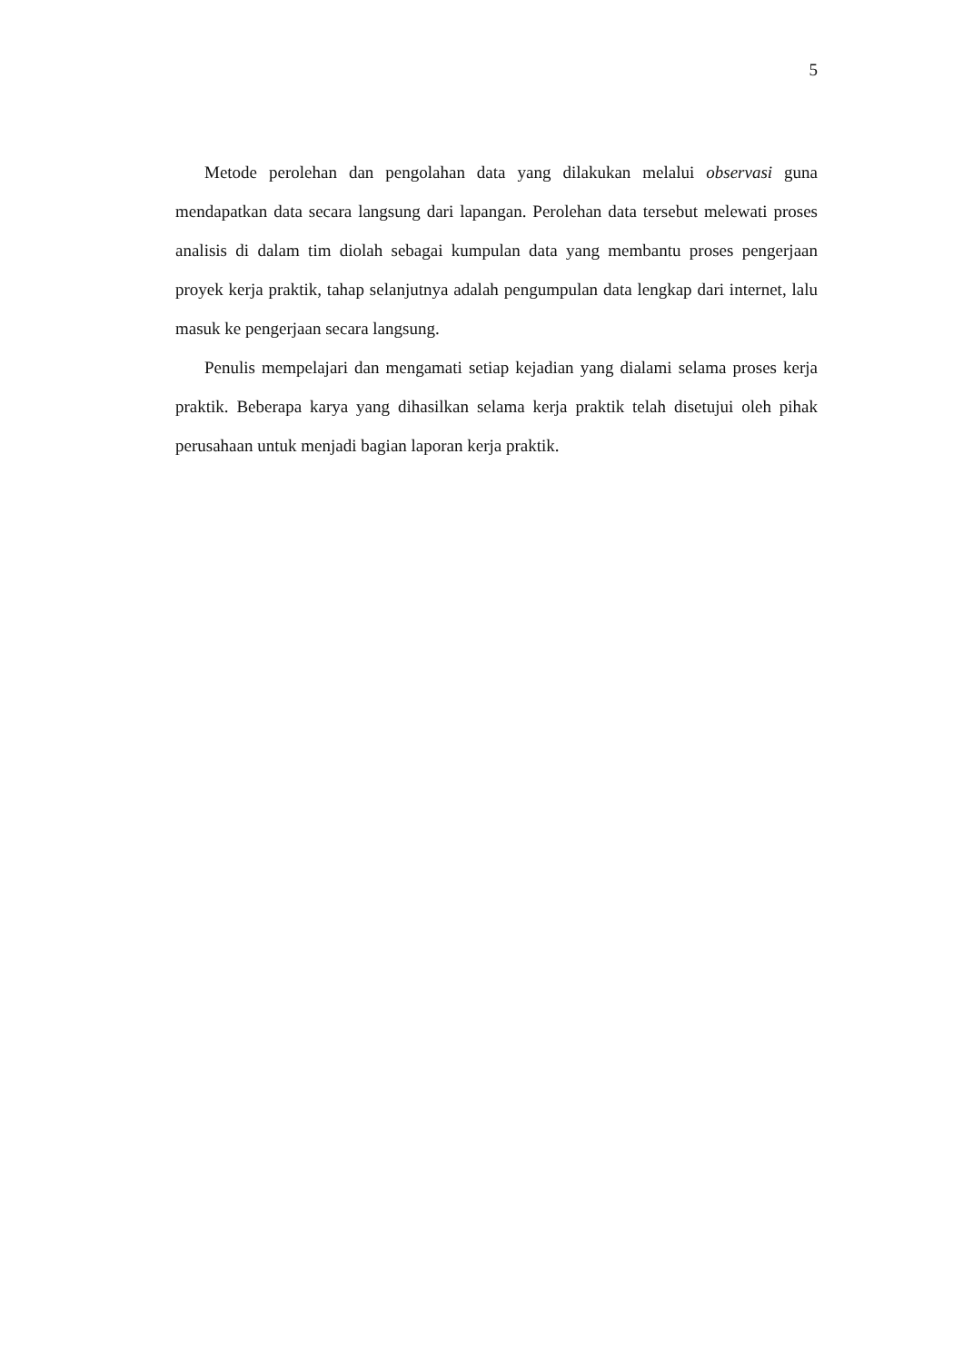5
Metode perolehan dan pengolahan data yang dilakukan melalui observasi guna mendapatkan data secara langsung dari lapangan. Perolehan data tersebut melewati proses analisis di dalam tim diolah sebagai kumpulan data yang membantu proses pengerjaan proyek kerja praktik, tahap selanjutnya adalah pengumpulan data lengkap dari internet, lalu masuk ke pengerjaan secara langsung.
Penulis mempelajari dan mengamati setiap kejadian yang dialami selama proses kerja praktik. Beberapa karya yang dihasilkan selama kerja praktik telah disetujui oleh pihak perusahaan untuk menjadi bagian laporan kerja praktik.